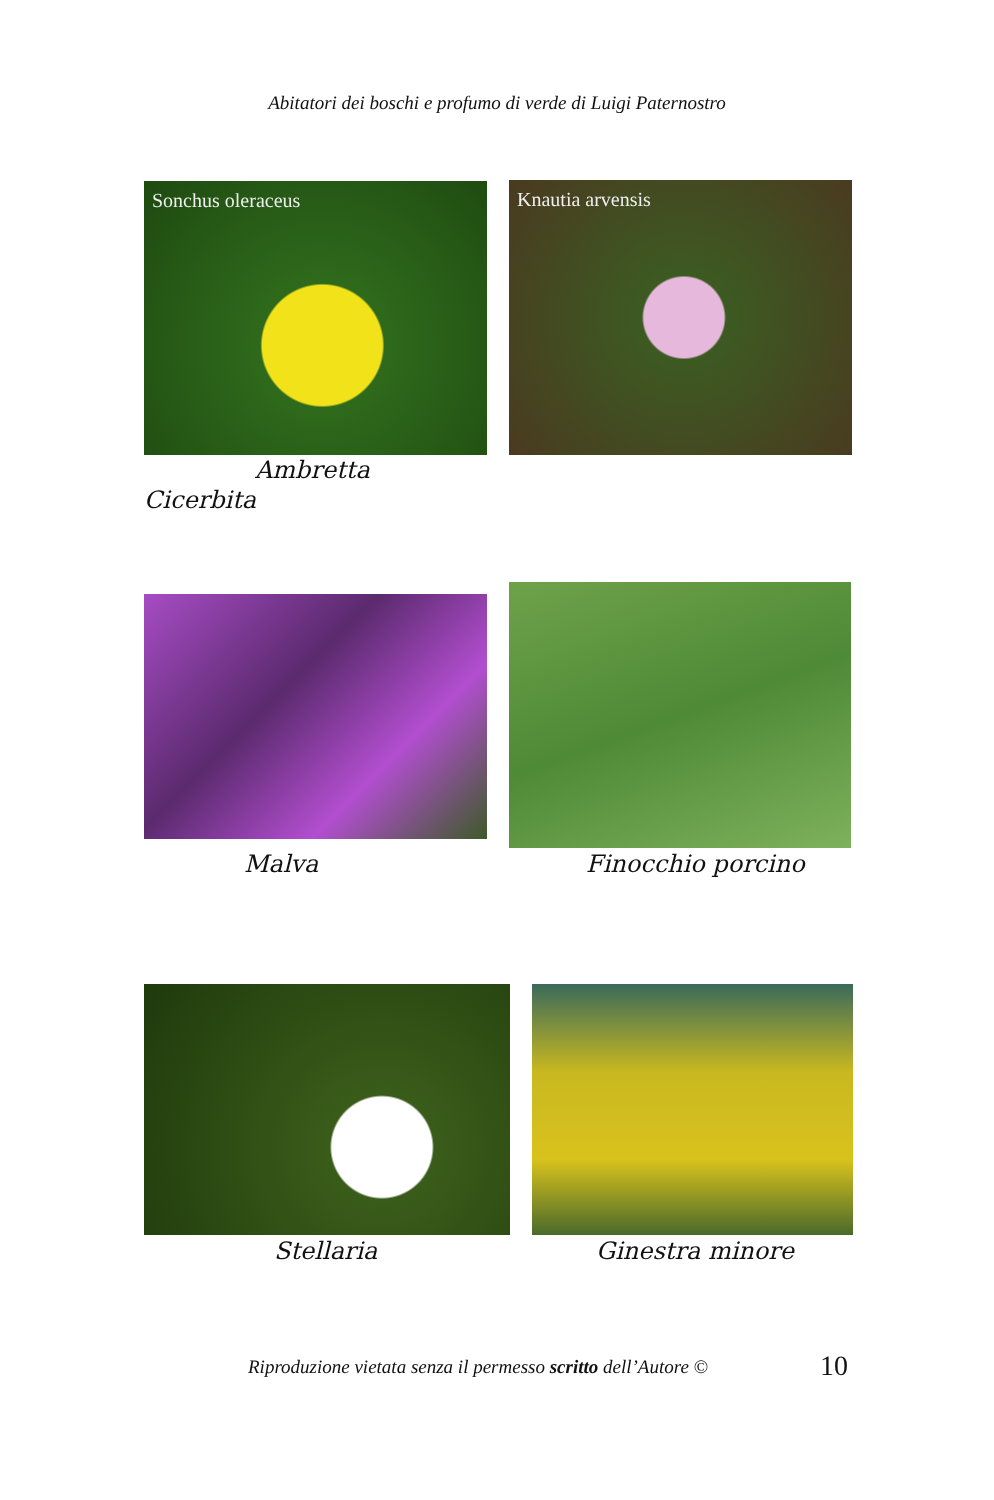Abitatori dei boschi e profumo di verde di Luigi Paternostro
Sonchus oleraceus Knautia arvensis
Ambretta
Cicerbita
Malva Finocchio porcino
Stellaria Ginestra minore
Riproduzione vietata senza il permesso scritto dell’Autore ©
10